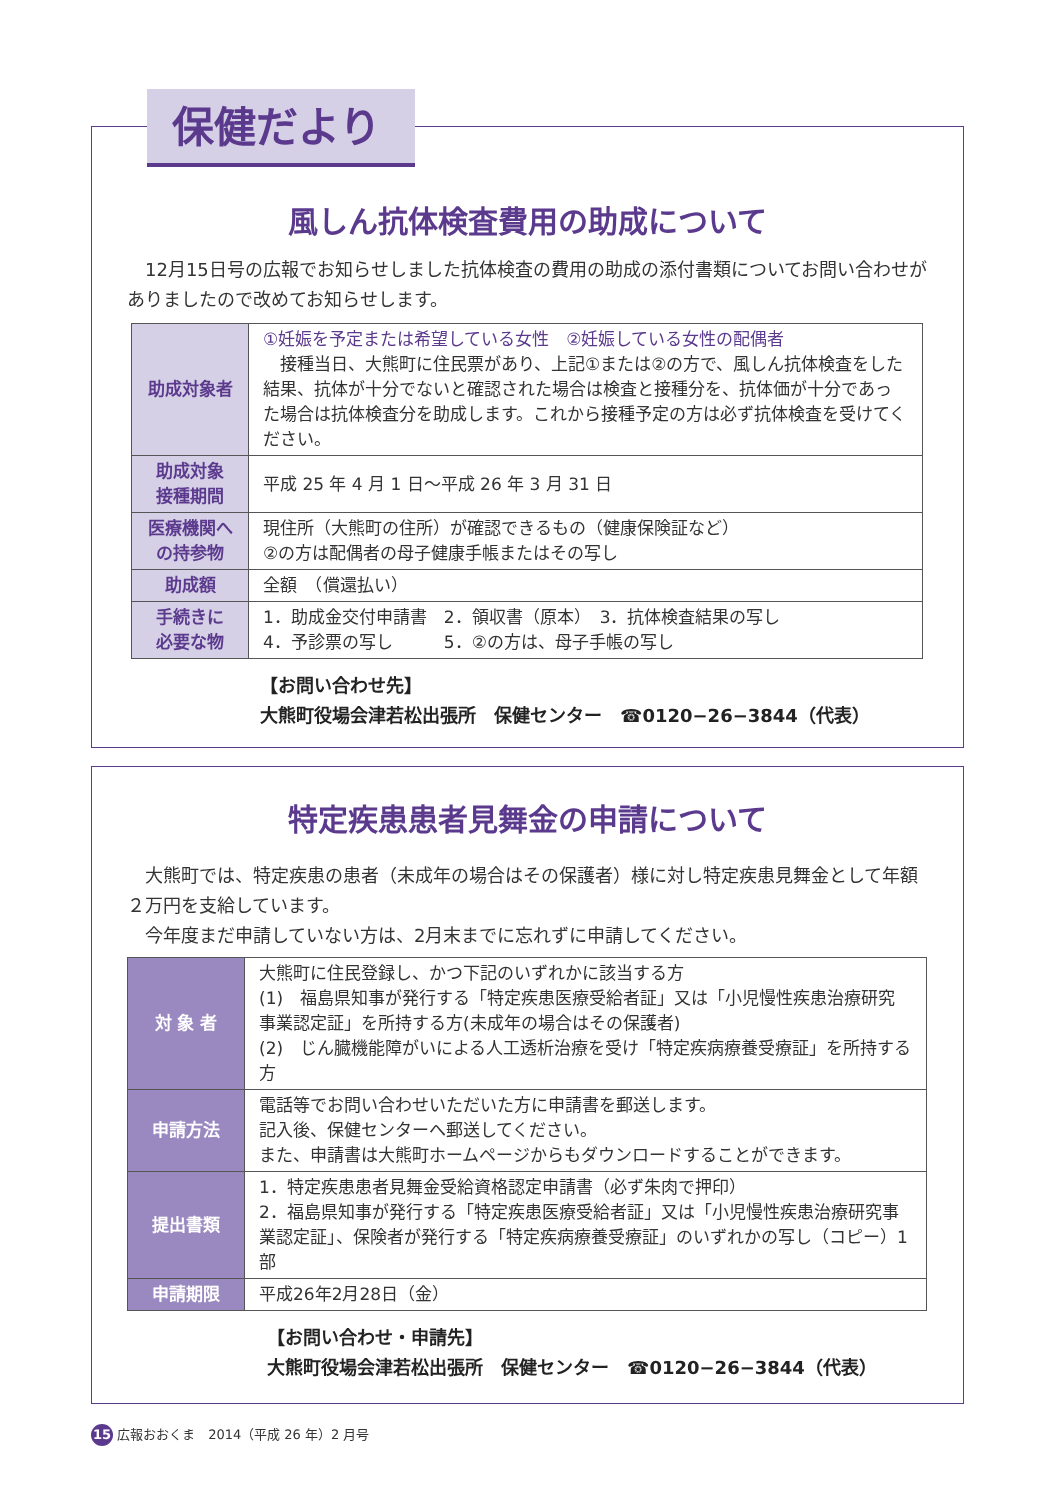保健だより
風しん抗体検査費用の助成について
　12月15日号の広報でお知らせしました抗体検査の費用の助成の添付書類についてお問い合わせがありましたので改めてお知らせします。
| 助成対象者 | ①妊娠を予定または希望している女性 ②妊娠している女性の配偶者 接種当日、大熊町に住民票があり、上記①または②の方で、風しん抗体検査をした結果、抗体が十分でないと確認された場合は検査と接種分を、抗体価が十分であった場合は抗体検査分を助成します。これから接種予定の方は必ず抗体検査を受けてください。 |
| 助成対象 接種期間 | 平成 25 年 4 月 1 日～平成 26 年 3 月 31 日 |
| 医療機関へ の持参物 | 現住所（大熊町の住所）が確認できるもの（健康保険証など） ②の方は配偶者の母子健康手帳またはその写し |
| 助成額 | 全額 （償還払い） |
| 手続きに 必要な物 | 1．助成金交付申請書 2．領収書（原本） 3．抗体検査結果の写し 4．予診票の写し 5．②の方は、母子手帳の写し |
【お問い合わせ先】
大熊町役場会津若松出張所　保健センター　☎0120−26−3844（代表）
特定疾患患者見舞金の申請について
　大熊町では、特定疾患の患者（未成年の場合はその保護者）様に対し特定疾患見舞金として年額２万円を支給しています。
　今年度まだ申請していない方は、2月末までに忘れずに申請してください。
| 対 象 者 | 大熊町に住民登録し、かつ下記のいずれかに該当する方 (1) 福島県知事が発行する「特定疾患医療受給者証」又は「小児慢性疾患治療研究事業認定証」を所持する方(未成年の場合はその保護者) (2) じん臓機能障がいによる人工透析治療を受け「特定疾病療養受療証」を所持する方 |
| 申請方法 | 電話等でお問い合わせいただいた方に申請書を郵送します。 記入後、保健センターへ郵送してください。 また、申請書は大熊町ホームページからもダウンロードすることができます。 |
| 提出書類 | 1．特定疾患患者見舞金受給資格認定申請書（必ず朱肉で押印） 2．福島県知事が発行する「特定疾患医療受給者証」又は「小児慢性疾患治療研究事業認定証」、保険者が発行する「特定疾病療養受療証」のいずれかの写し（コピー）1部 |
| 申請期限 | 平成26年2月28日（金） |
【お問い合わせ・申請先】
大熊町役場会津若松出張所　保健センター　☎0120−26−3844（代表）
15 広報おおくま　2014（平成 26 年）2 月号